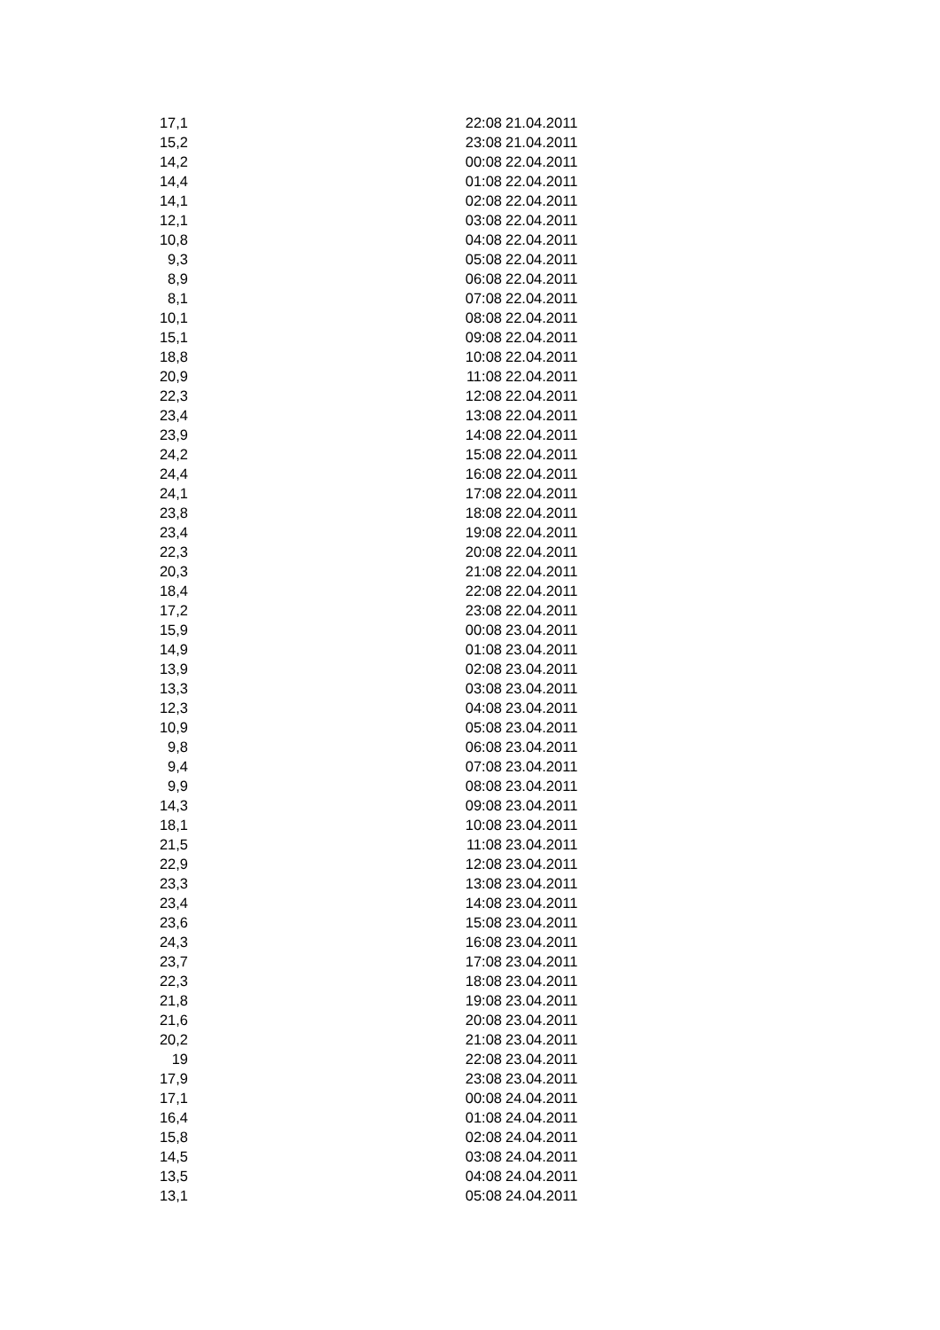| 17,1 | 22:08 | 21.04.2011 |
| 15,2 | 23:08 | 21.04.2011 |
| 14,2 | 00:08 | 22.04.2011 |
| 14,4 | 01:08 | 22.04.2011 |
| 14,1 | 02:08 | 22.04.2011 |
| 12,1 | 03:08 | 22.04.2011 |
| 10,8 | 04:08 | 22.04.2011 |
| 9,3 | 05:08 | 22.04.2011 |
| 8,9 | 06:08 | 22.04.2011 |
| 8,1 | 07:08 | 22.04.2011 |
| 10,1 | 08:08 | 22.04.2011 |
| 15,1 | 09:08 | 22.04.2011 |
| 18,8 | 10:08 | 22.04.2011 |
| 20,9 | 11:08 | 22.04.2011 |
| 22,3 | 12:08 | 22.04.2011 |
| 23,4 | 13:08 | 22.04.2011 |
| 23,9 | 14:08 | 22.04.2011 |
| 24,2 | 15:08 | 22.04.2011 |
| 24,4 | 16:08 | 22.04.2011 |
| 24,1 | 17:08 | 22.04.2011 |
| 23,8 | 18:08 | 22.04.2011 |
| 23,4 | 19:08 | 22.04.2011 |
| 22,3 | 20:08 | 22.04.2011 |
| 20,3 | 21:08 | 22.04.2011 |
| 18,4 | 22:08 | 22.04.2011 |
| 17,2 | 23:08 | 22.04.2011 |
| 15,9 | 00:08 | 23.04.2011 |
| 14,9 | 01:08 | 23.04.2011 |
| 13,9 | 02:08 | 23.04.2011 |
| 13,3 | 03:08 | 23.04.2011 |
| 12,3 | 04:08 | 23.04.2011 |
| 10,9 | 05:08 | 23.04.2011 |
| 9,8 | 06:08 | 23.04.2011 |
| 9,4 | 07:08 | 23.04.2011 |
| 9,9 | 08:08 | 23.04.2011 |
| 14,3 | 09:08 | 23.04.2011 |
| 18,1 | 10:08 | 23.04.2011 |
| 21,5 | 11:08 | 23.04.2011 |
| 22,9 | 12:08 | 23.04.2011 |
| 23,3 | 13:08 | 23.04.2011 |
| 23,4 | 14:08 | 23.04.2011 |
| 23,6 | 15:08 | 23.04.2011 |
| 24,3 | 16:08 | 23.04.2011 |
| 23,7 | 17:08 | 23.04.2011 |
| 22,3 | 18:08 | 23.04.2011 |
| 21,8 | 19:08 | 23.04.2011 |
| 21,6 | 20:08 | 23.04.2011 |
| 20,2 | 21:08 | 23.04.2011 |
| 19 | 22:08 | 23.04.2011 |
| 17,9 | 23:08 | 23.04.2011 |
| 17,1 | 00:08 | 24.04.2011 |
| 16,4 | 01:08 | 24.04.2011 |
| 15,8 | 02:08 | 24.04.2011 |
| 14,5 | 03:08 | 24.04.2011 |
| 13,5 | 04:08 | 24.04.2011 |
| 13,1 | 05:08 | 24.04.2011 |